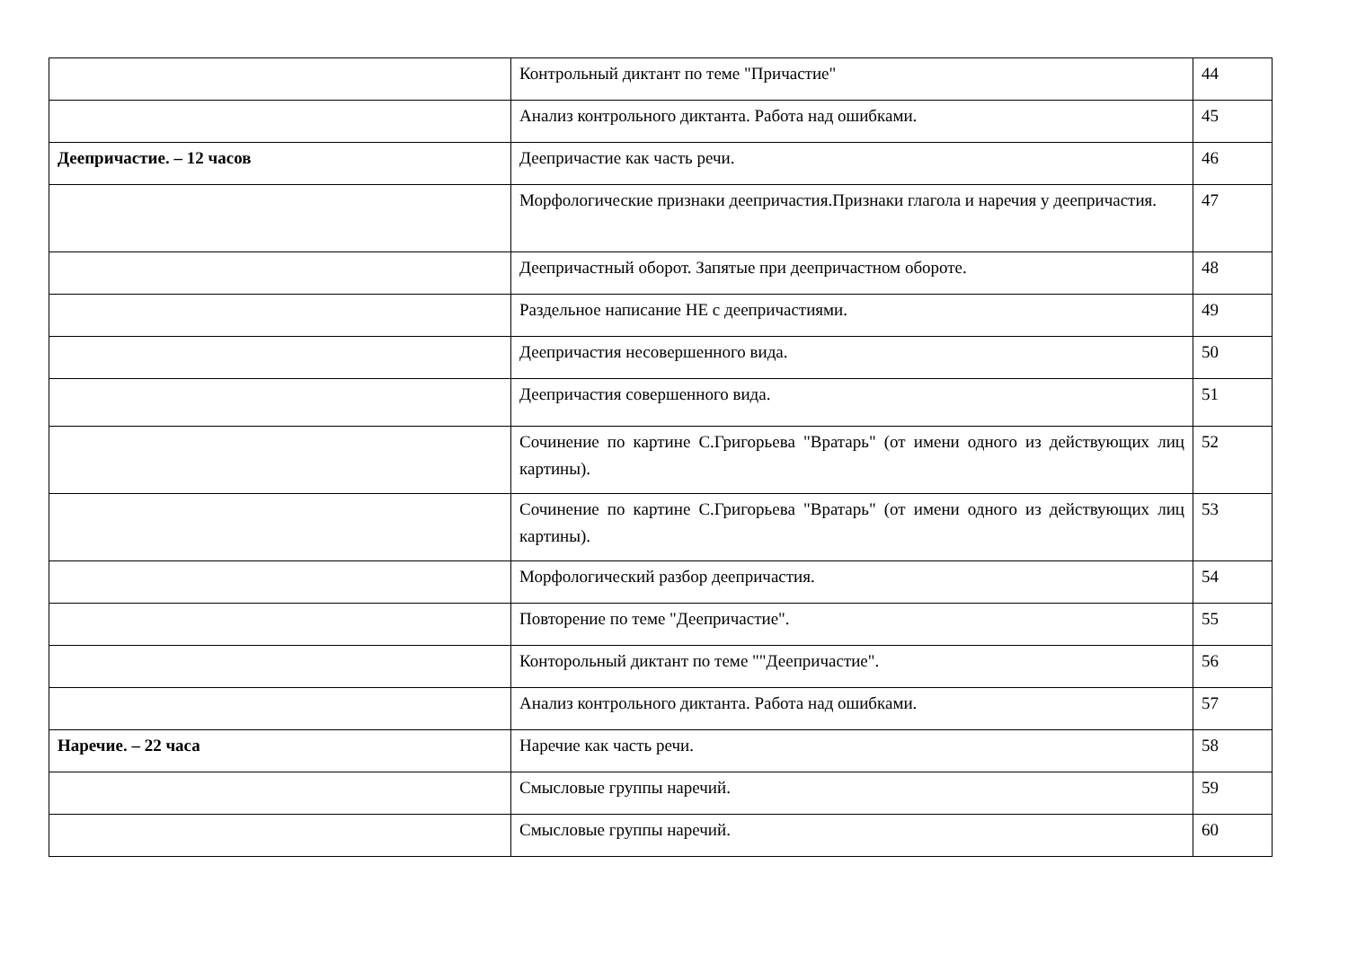| | Контрольный диктант по теме "Причастие" | 44 |
| | Анализ контрольного диктанта. Работа над ошибками. | 45 |
| Деепричастие. – 12 часов | Деепричастие как часть речи. | 46 |
| | Морфологические признаки деепричастия.Признаки глагола и наречия у деепричастия. | 47 |
| | Деепричастный оборот. Запятые при деепричастном обороте. | 48 |
| | Раздельное написание НЕ с деепричастиями. | 49 |
| | Деепричастия несовершенного вида. | 50 |
| | Деепричастия совершенного вида. | 51 |
| | Сочинение по картине С.Григорьева "Вратарь" (от имени одного из действующих лиц картины). | 52 |
| | Сочинение по картине С.Григорьева "Вратарь" (от имени одного из действующих лиц картины). | 53 |
| | Морфологический разбор деепричастия. | 54 |
| | Повторение по теме "Деепричастие". | 55 |
| | Конторольный диктант по теме ""Деепричастие". | 56 |
| | Анализ контрольного диктанта. Работа над ошибками. | 57 |
| Наречие. – 22 часа | Наречие как часть речи. | 58 |
| | Смысловые группы наречий. | 59 |
| | Смысловые группы наречий. | 60 |